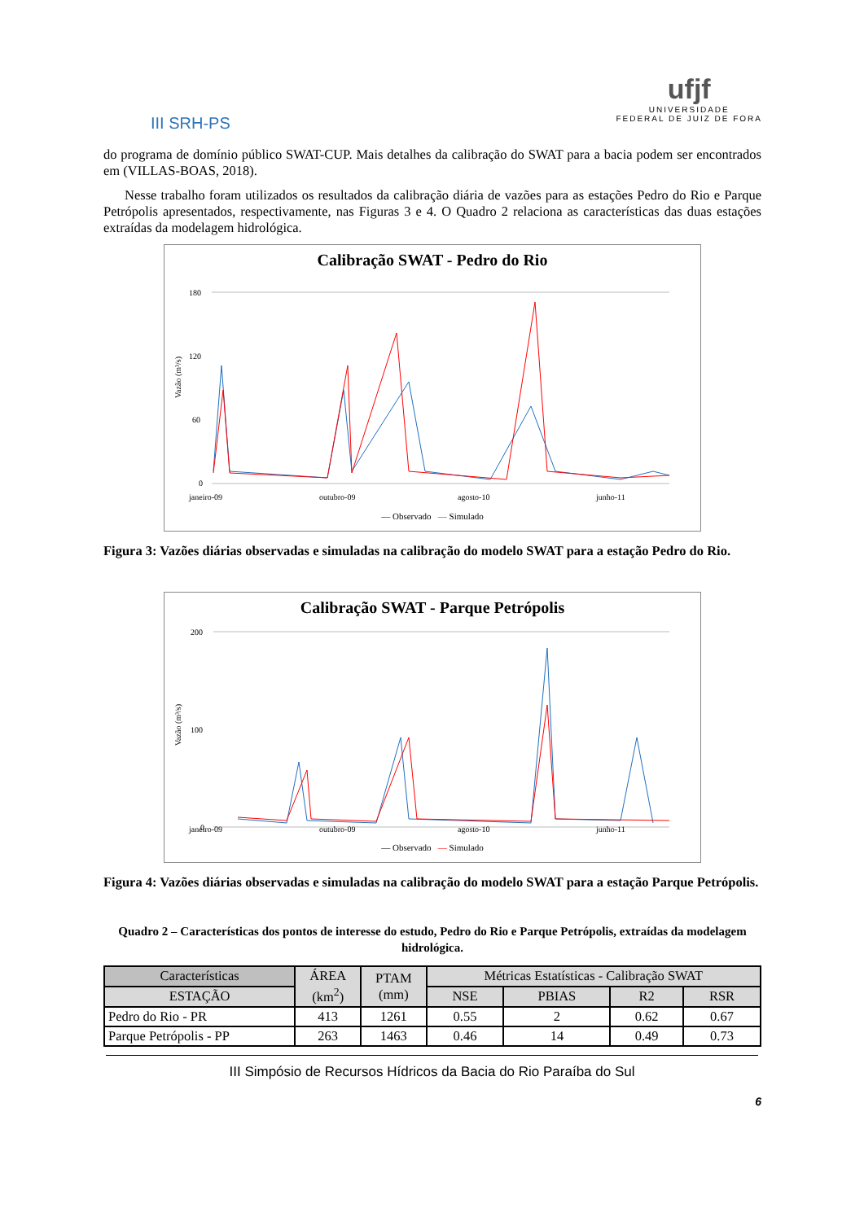III SRH-PS
ufjf
UNIVERSIDADE
FEDERAL DE JUIZ DE FORA
do programa de domínio público SWAT-CUP. Mais detalhes da calibração do SWAT para a bacia podem ser encontrados em (VILLAS-BOAS, 2018).
Nesse trabalho foram utilizados os resultados da calibração diária de vazões para as estações Pedro do Rio e Parque Petrópolis apresentados, respectivamente, nas Figuras 3 e 4. O Quadro 2 relaciona as características das duas estações extraídas da modelagem hidrológica.
Calibração SWAT - Pedro do Rio
Vazão (m³/s)
180
120
60
0
janeiro-09
outubro-09
agosto-10
junho-11
— Observado — Simulado
Figura 3: Vazões diárias observadas e simuladas na calibração do modelo SWAT para a estação Pedro do Rio.
Calibração SWAT - Parque Petrópolis
Vazão (m³/s)
200
100
0
janeiro-09
outubro-09
agosto-10
junho-11
— Observado — Simulado
Figura 4: Vazões diárias observadas e simuladas na calibração do modelo SWAT para a estação Parque Petrópolis.
Quadro 2 – Características dos pontos de interesse do estudo, Pedro do Rio e Parque Petrópolis, extraídas da modelagem hidrológica.
| Características | ÁREA (km<sup>2</sup>) | PTAM (mm) | Métricas Estatísticas - Calibração SWAT | | | |
| --- | --- | --- | --- | --- | --- | --- |
| ESTAÇÃO | | | NSE | PBIAS | R2 | RSR |
| Pedro do Rio - PR | 413 | 1261 | 0.55 | 2 | 0.62 | 0.67 |
| Parque Petrópolis - PP | 263 | 1463 | 0.46 | 14 | 0.49 | 0.73 |
III Simpósio de Recursos Hídricos da Bacia do Rio Paraíba do Sul
6